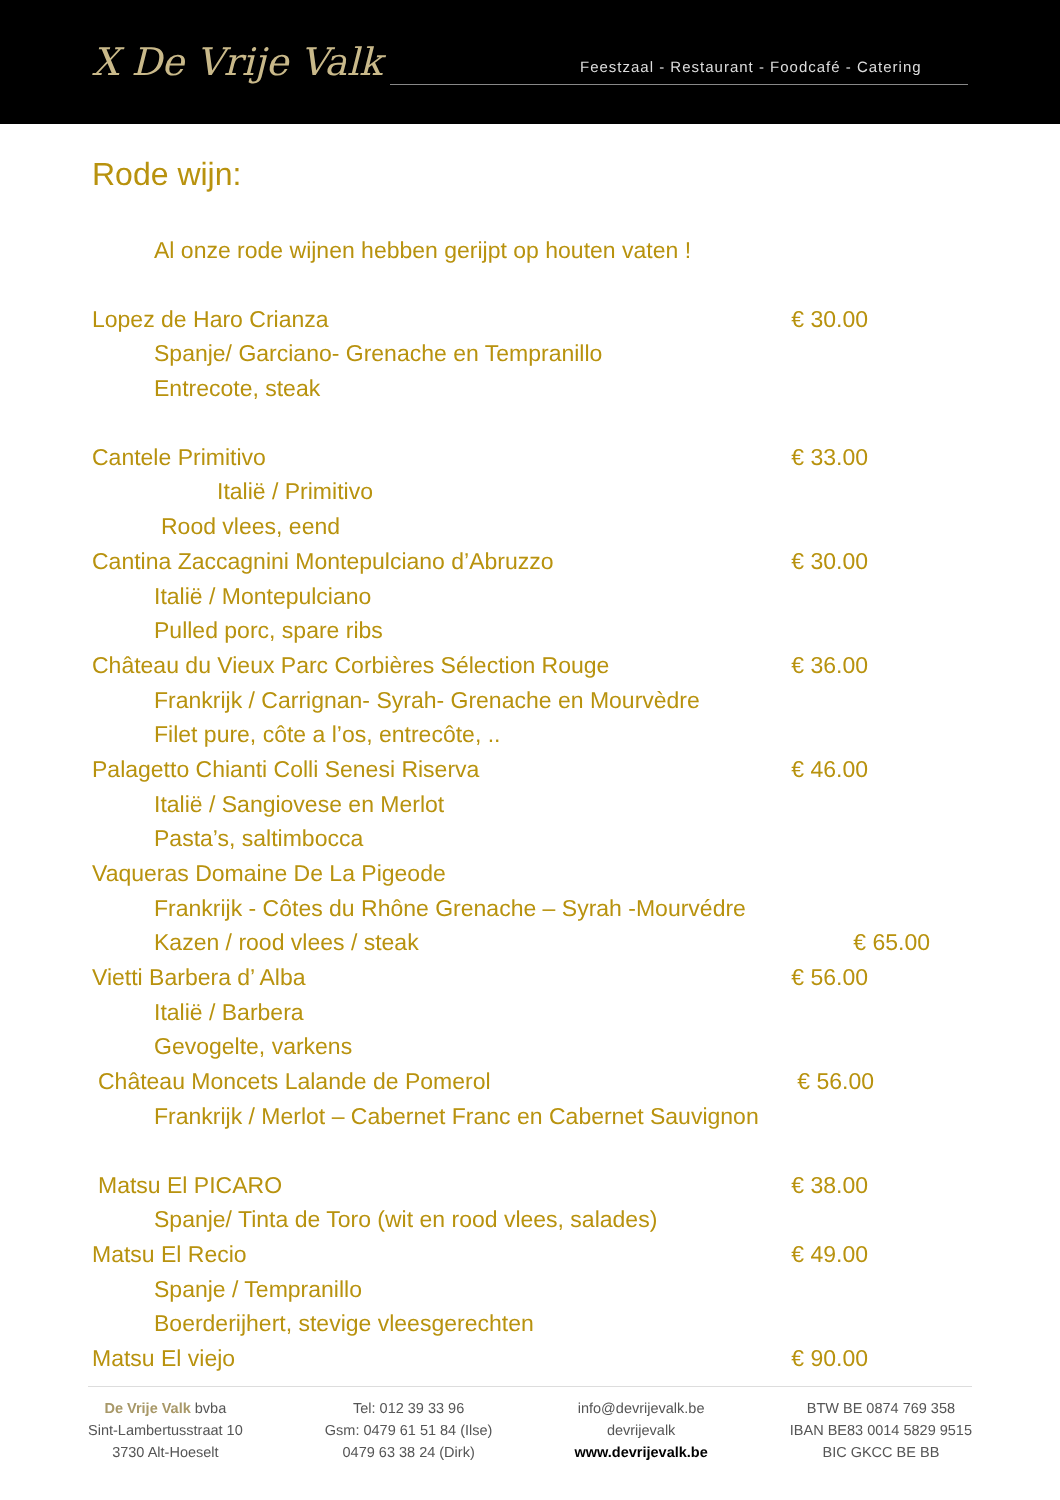X De Vrije Valk
Feestzaal - Restaurant - Foodcafé - Catering
Rode wijn:
Al onze rode wijnen hebben gerijpt op houten vaten !
Lopez de Haro Crianza € 30.00
Spanje/ Garciano- Grenache en Tempranillo
Entrecote, steak
Cantele Primitivo € 33.00
Italië / Primitivo
Rood vlees, eend
Cantina Zaccagnini Montepulciano d’Abruzzo € 30.00
Italië / Montepulciano
Pulled porc, spare ribs
Château du Vieux Parc Corbières Sélection Rouge € 36.00
Frankrijk / Carrignan- Syrah- Grenache en Mourvèdre
Filet pure, côte a l’os, entrecôte, ..
Palagetto Chianti Colli Senesi Riserva € 46.00
Italië / Sangiovese en Merlot
Pasta’s, saltimbocca
Vaqueras Domaine De La Pigeode
Frankrijk - Côtes du Rhône Grenache – Syrah -Mourvédre
Kazen / rood vlees / steak € 65.00
Vietti Barbera d’ Alba € 56.00
Italië / Barbera
Gevogelte, varkens
Château Moncets Lalande de Pomerol € 56.00
Frankrijk / Merlot – Cabernet Franc en Cabernet Sauvignon
Matsu El PICARO € 38.00
Spanje/ Tinta de Toro (wit en rood vlees, salades)
Matsu El Recio € 49.00
Spanje / Tempranillo
Boerderijhert, stevige vleesgerechten
Matsu El viejo € 90.00
De Vrije Valk bvba
Sint-Lambertusstraat 10
3730 Alt-Hoeselt
Tel: 012 39 33 96
Gsm: 0479 61 51 84 (Ilse)
0479 63 38 24 (Dirk)
info@devrijevalk.be
devrijevalk
www.devrijevalk.be
BTW BE 0874 769 358
IBAN BE83 0014 5829 9515
BIC GKCC BE BB